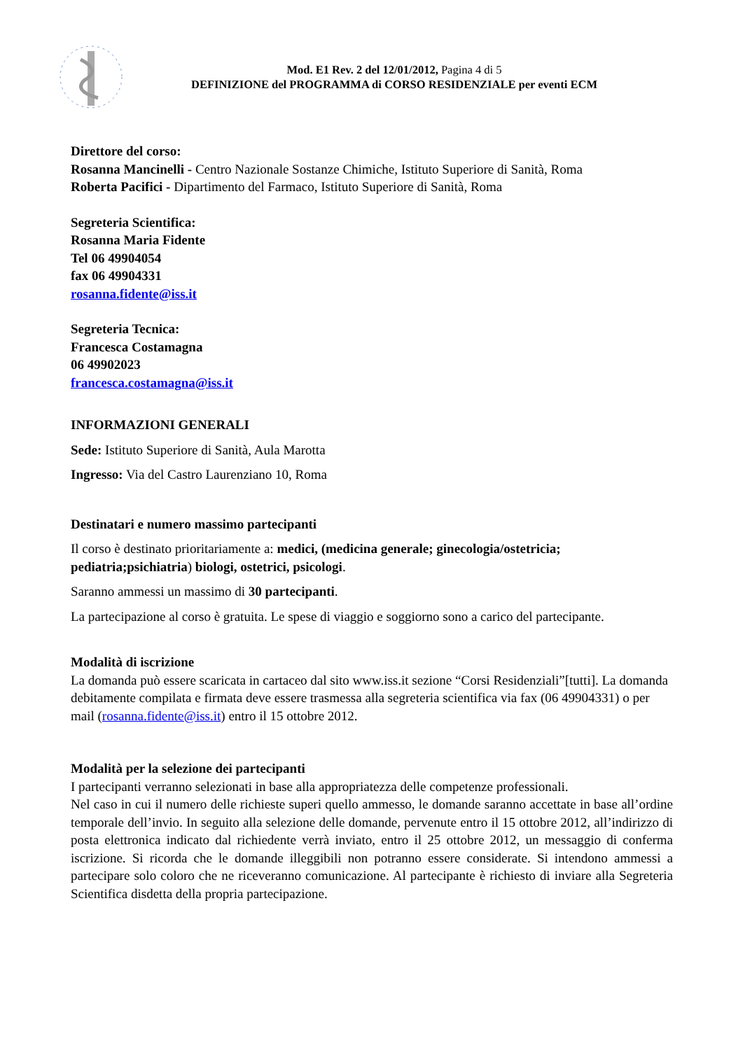Mod. E1 Rev. 2 del 12/01/2012, Pagina 4 di 5
DEFINIZIONE del PROGRAMMA di CORSO RESIDENZIALE per eventi ECM
Direttore del corso:
Rosanna Mancinelli - Centro Nazionale Sostanze Chimiche, Istituto Superiore di Sanità, Roma
Roberta Pacifici - Dipartimento del Farmaco, Istituto Superiore di Sanità, Roma
Segreteria Scientifica:
Rosanna Maria Fidente
Tel 06 49904054
fax 06 49904331
rosanna.fidente@iss.it
Segreteria Tecnica:
Francesca Costamagna
06 49902023
francesca.costamagna@iss.it
INFORMAZIONI GENERALI
Sede: Istituto Superiore di Sanità, Aula Marotta
Ingresso: Via del Castro Laurenziano 10, Roma
Destinatari e numero massimo partecipanti
Il corso è destinato prioritariamente a: medici, (medicina generale; ginecologia/ostetricia; pediatria;psichiatria) biologi, ostetrici, psicologi.
Saranno ammessi un massimo di 30 partecipanti.
La partecipazione al corso è gratuita. Le spese di viaggio e soggiorno sono a carico del partecipante.
Modalità di iscrizione
La domanda può essere scaricata in cartaceo dal sito www.iss.it sezione “Corsi Residenziali”[tutti]. La domanda debitamente compilata e firmata deve essere trasmessa alla segreteria scientifica via fax (06 49904331) o per mail (rosanna.fidente@iss.it) entro il 15 ottobre 2012.
Modalità per la selezione dei partecipanti
I partecipanti verranno selezionati in base alla appropriatezza delle competenze professionali.
Nel caso in cui il numero delle richieste superi quello ammesso, le domande saranno accettate in base all’ordine temporale dell’invio. In seguito alla selezione delle domande, pervenute entro il 15 ottobre 2012, all’indirizzo di posta elettronica indicato dal richiedente verrà inviato, entro il 25 ottobre 2012, un messaggio di conferma iscrizione. Si ricorda che le domande illeggibili non potranno essere considerate. Si intendono ammessi a partecipare solo coloro che ne riceveranno comunicazione. Al partecipante è richiesto di inviare alla Segreteria Scientifica disdetta della propria partecipazione.